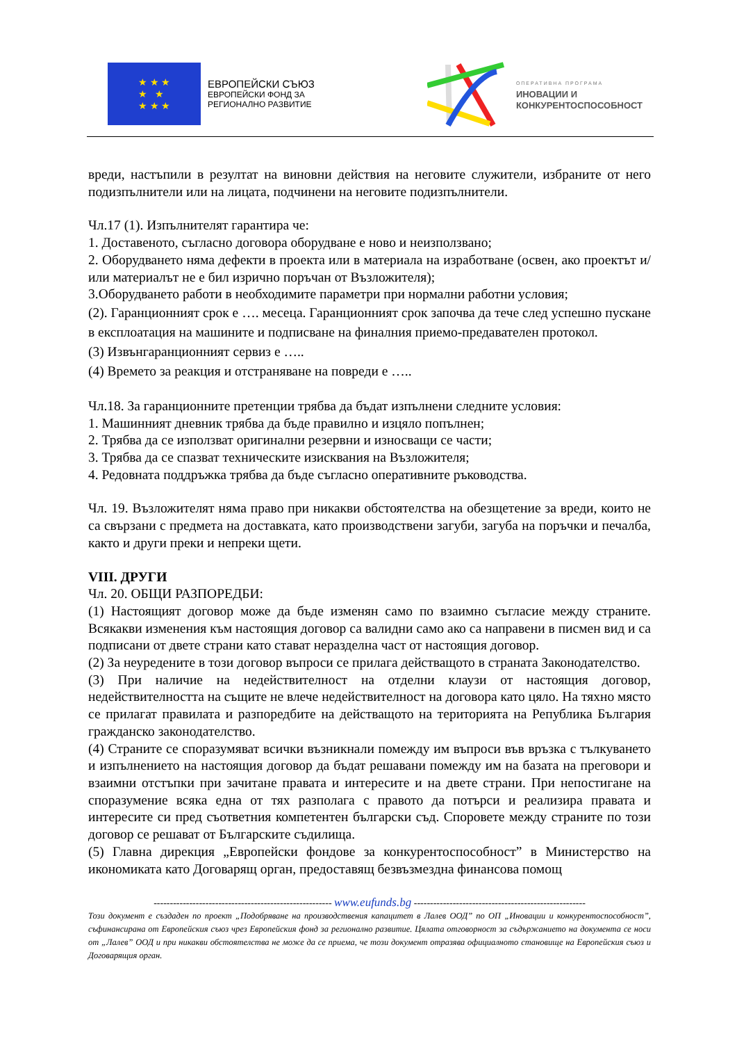★ ★ ★
★ ★
★ ★ ★
ЕВРОПЕЙСКИ СЪЮЗ
ЕВРОПЕЙСКИ ФОНД ЗА
РЕГИОНАЛНО РАЗВИТИЕ
ОПЕРАТИВНА ПРОГРАМА
ИНОВАЦИИ И
КОНКУРЕНТОСПОСОБНОСТ
вреди, настъпили в резултат на виновни действия на неговите служители, избраните от него подизпълнители или на лицата, подчинени на неговите подизпълнители.
Чл.17 (1). Изпълнителят гарантира че:
1. Доставеното, съгласно договора оборудване е ново и неизползвано;
2. Оборудването няма дефекти в проекта или в материала на изработване (освен, ако проектът и/ или материалът не е бил изрично поръчан от Възложителя);
3.Оборудването работи в необходимите параметри при нормални работни условия;
(2). Гаранционният срок е …. месеца. Гаранционният срок започва да тече след успешно пускане в експлоатация на машините и подписване на финалния приемо-предавателен протокол.
(3) Извънгаранционният сервиз е …..
(4) Времето за реакция и отстраняване на повреди е …..
Чл.18. За гаранционните претенции трябва да бъдат изпълнени следните условия:
1. Машинният дневник трябва да бъде правилно и изцяло попълнен;
2. Трябва да се използват оригинални резервни и износващи се части;
3. Трябва да се спазват техническите изисквания на Възложителя;
4. Редовната поддръжка трябва да бъде съгласно оперативните ръководства.
Чл. 19. Възложителят няма право при никакви обстоятелства на обезщетение за вреди, които не са свързани с предмета на доставката, като производствени загуби, загуба на поръчки и печалба, както и други преки и непреки щети.
VIII. ДРУГИ
Чл. 20. ОБЩИ РАЗПОРЕДБИ:
(1) Настоящият договор може да бъде изменян само по взаимно съгласие между страните. Всякакви изменения към настоящия договор са валидни само ако са направени в писмен вид и са подписани от двете страни като стават неразделна част от настоящия договор.
(2) За неуредените в този договор въпроси се прилага действащото в страната Законодателство.
(3) При наличие на недействителност на отделни клаузи от настоящия договор, недействителността на същите не влече недействителност на договора като цяло. На тяхно място се прилагат правилата и разпоредбите на действащото на територията на Република България гражданско законодателство.
(4) Страните се споразумяват всички възникнали помежду им въпроси във връзка с тълкуването и изпълнението на настоящия договор да бъдат решавани помежду им на базата на преговори и взаимни отстъпки при зачитане правата и интересите и на двете страни. При непостигане на споразумение всяка една от тях разполага с правото да потърси и реализира правата и интересите си пред съответния компетентен български съд. Споровете между страните по този договор се решават от Българските съдилища.
(5) Главна дирекция „Европейски фондове за конкурентоспособност” в Министерство на икономиката като Договарящ орган, предоставящ безвъзмездна финансова помощ
------------------------------------------------------- www.eufunds.bg -----------------------------------------------------
Този документ е създаден по проект „Подобряване на производствения капацитет в Лалев ООД” по ОП „Иновации и конкурентоспособност”, съфинансирана от Европейския съюз чрез Европейския фонд за регионално развитие. Цялата отговорност за съдържанието на документа се носи от „Лалев” ООД и при никакви обстоятелства не може да се приема, че този документ отразява официалното становище на Европейския съюз и Договарящия орган.